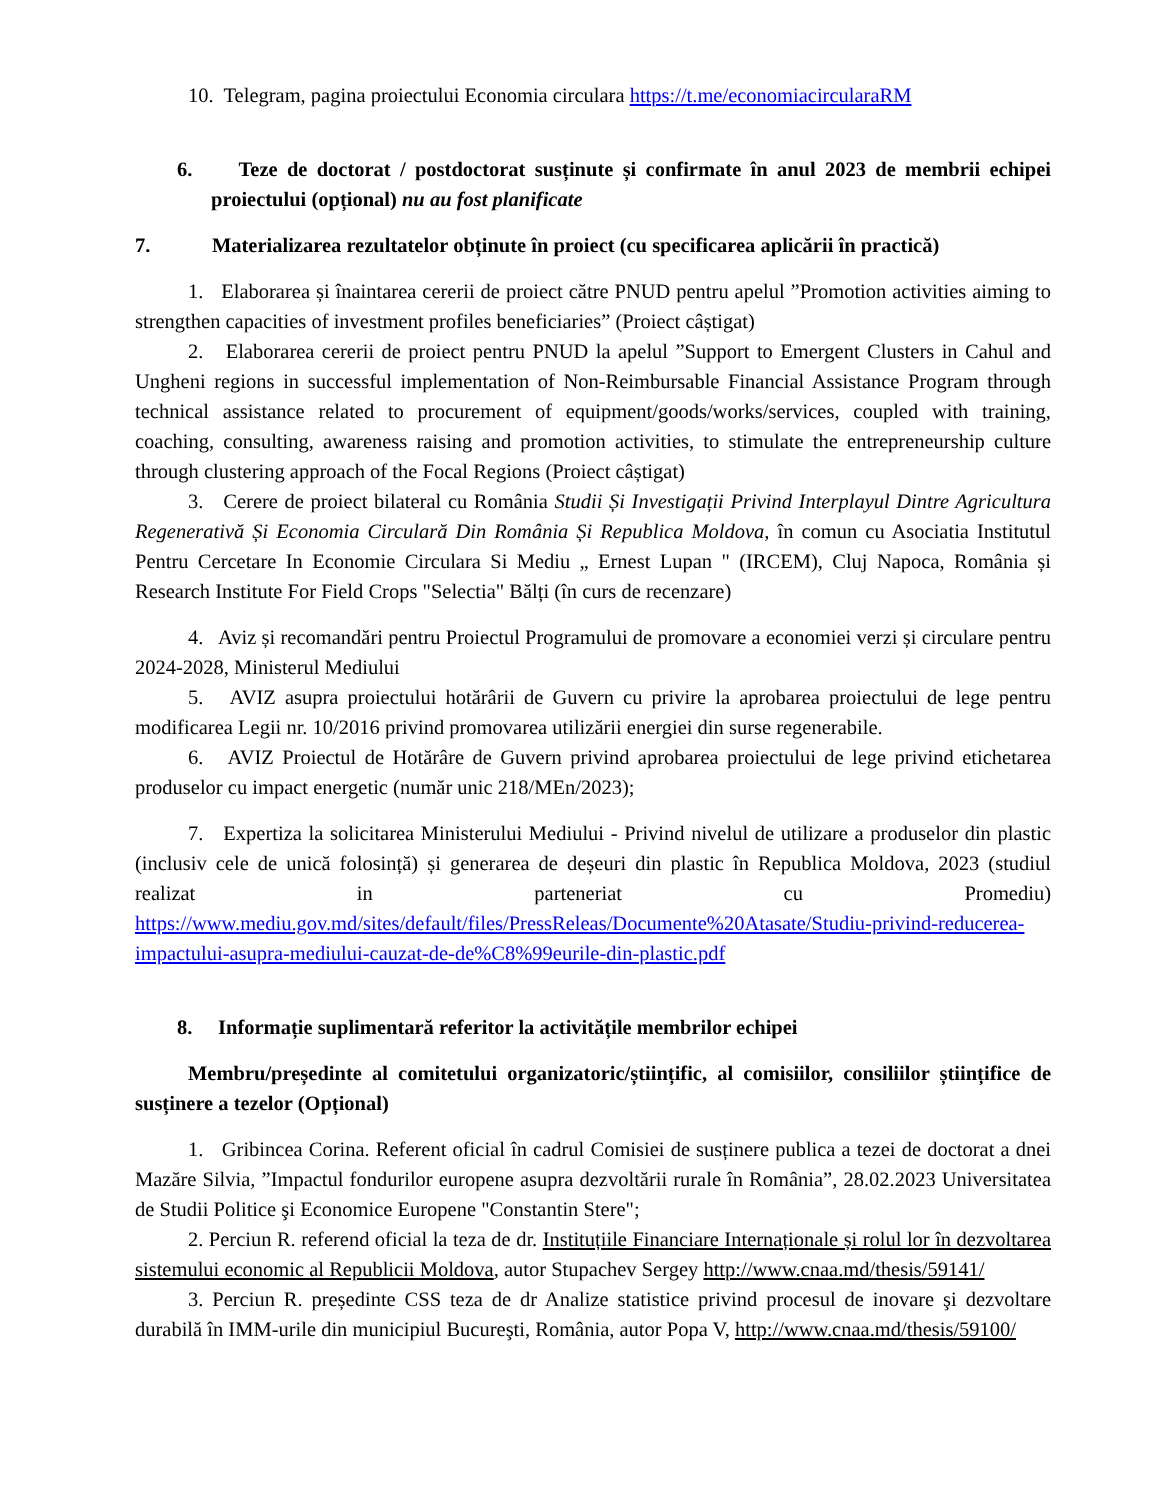10. Telegram, pagina proiectului Economia circulara https://t.me/economiacircularaRM
6. Teze de doctorat / postdoctorat susținute și confirmate în anul 2023 de membrii echipei proiectului (opțional) nu au fost planificate
7. Materializarea rezultatelor obținute în proiect (cu specificarea aplicării în practică)
1. Elaborarea și înaintarea cererii de proiect către PNUD pentru apelul ”Promotion activities aiming to strengthen capacities of investment profiles beneficiaries” (Proiect câștigat)
2. Elaborarea cererii de proiect pentru PNUD la apelul ”Support to Emergent Clusters in Cahul and Ungheni regions in successful implementation of Non-Reimbursable Financial Assistance Program through technical assistance related to procurement of equipment/goods/works/services, coupled with training, coaching, consulting, awareness raising and promotion activities, to stimulate the entrepreneurship culture through clustering approach of the Focal Regions (Proiect câștigat)
3. Cerere de proiect bilateral cu România Studii Și Investigații Privind Interplayul Dintre Agricultura Regenerativă Și Economia Circulară Din România Și Republica Moldova, în comun cu Asociatia Institutul Pentru Cercetare In Economie Circulara Si Mediu „ Ernest Lupan " (IRCEM), Cluj Napoca, România și Research Institute For Field Crops "Selectia" Bălți (în curs de recenzare)
4. Aviz și recomandări pentru Proiectul Programului de promovare a economiei verzi și circulare pentru 2024-2028, Ministerul Mediului
5. AVIZ asupra proiectului hotărârii de Guvern cu privire la aprobarea proiectului de lege pentru modificarea Legii nr. 10/2016 privind promovarea utilizării energiei din surse regenerabile.
6. AVIZ Proiectul de Hotărâre de Guvern privind aprobarea proiectului de lege privind etichetarea produselor cu impact energetic (număr unic 218/MEn/2023);
7. Expertiza la solicitarea Ministerului Mediului - Privind nivelul de utilizare a produselor din plastic (inclusiv cele de unică folosință) și generarea de deșeuri din plastic în Republica Moldova, 2023 (studiul realizat in parteneriat cu Promediu) https://www.mediu.gov.md/sites/default/files/PressReleas/Documente%20Atasate/Studiu-privind-reducerea-impactului-asupra-mediului-cauzat-de-de%C8%99eurile-din-plastic.pdf
8. Informație suplimentară referitor la activitățile membrilor echipei
Membru/președinte al comitetului organizatoric/științific, al comisiilor, consiliilor științifice de susținere a tezelor (Opțional)
1. Gribincea Corina. Referent oficial în cadrul Comisiei de susținere publica a tezei de doctorat a dnei Mazăre Silvia, ”Impactul fondurilor europene asupra dezvoltării rurale în România”, 28.02.2023 Universitatea de Studii Politice şi Economice Europene "Constantin Stere";
2. Perciun R. referend oficial la teza de dr. Instituțiile Financiare Internaționale și rolul lor în dezvoltarea sistemului economic al Republicii Moldova, autor Stupachev Sergey http://www.cnaa.md/thesis/59141/
3. Perciun R. președinte CSS teza de dr Analize statistice privind procesul de inovare şi dezvoltare durabilă în IMM-urile din municipiul Bucureşti, România, autor Popa V, http://www.cnaa.md/thesis/59100/